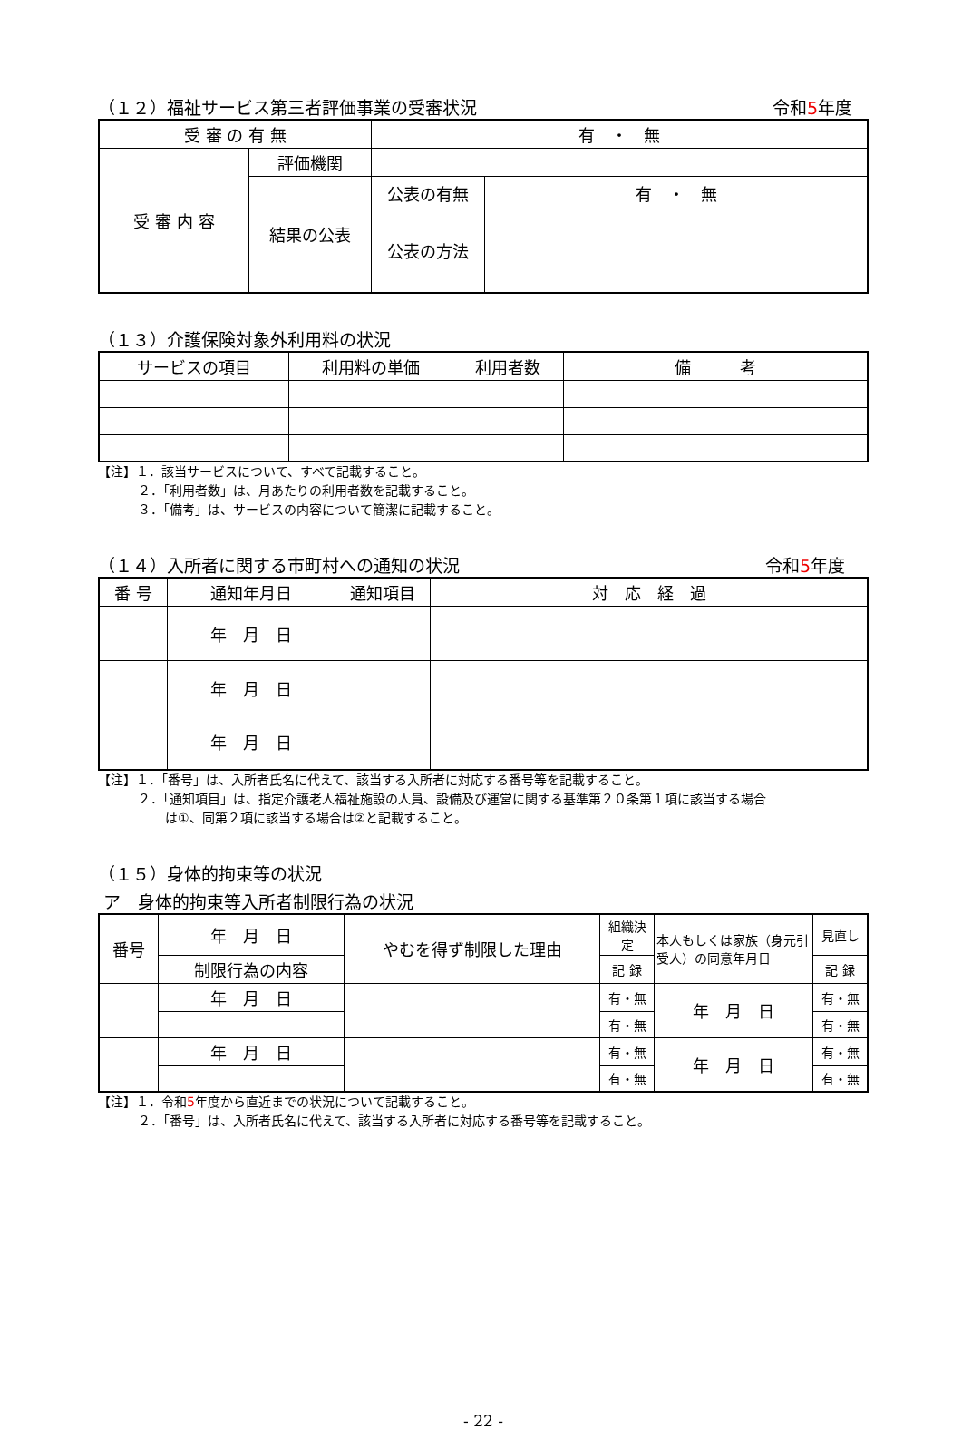（１２）福祉サービス第三者評価事業の受審状況 令和5年度
| 受 審 の 有 無 | | 有 ・ 無 | |
| 受 審 内 容 | 評価機関 | | |
| | 結果の公表 | 公表の有無 | 有 ・ 無 |
| | | 公表の方法 | |
（１３）介護保険対象外利用料の状況
| サービスの項目 | 利用料の単価 | 利用者数 | 備 考 |
【注】１．該当サービスについて、すべて記載すること。
２．「利用者数」は、月あたりの利用者数を記載すること。
３．「備考」は、サービスの内容について簡潔に記載すること。
（１４）入所者に関する市町村への通知の状況 令和5年度
| 番 号 | 通知年月日 | 通知項目 | 対 応 経 過 |
| | 年 月 日 | | |
| | 年 月 日 | | |
| | 年 月 日 | | |
【注】１．「番号」は、入所者氏名に代えて、該当する入所者に対応する番号等を記載すること。
２．「通知項目」は、指定介護老人福祉施設の人員、設備及び運営に関する基準第２０条第１項に該当する場合
は①、同第２項に該当する場合は②と記載すること。
（１５）身体的拘束等の状況
ア　身体的拘束等入所者制限行為の状況
| 番号 | 年 月 日 | やむを得ず制限した理由 | 組織決定 | 本人もしくは家族（身元引受人）の同意年月日 | 見直し |
| | 制限行為の内容 | | 記 録 | | 記 録 |
| | 年 月 日 | | 有・無 | 年 月 日 | 有・無 |
| | | | 有・無 | | 有・無 |
| | 年 月 日 | | 有・無 | 年 月 日 | 有・無 |
| | | | 有・無 | | 有・無 |
【注】１．令和5年度から直近までの状況について記載すること。
２．「番号」は、入所者氏名に代えて、該当する入所者に対応する番号等を記載すること。
- 22 -